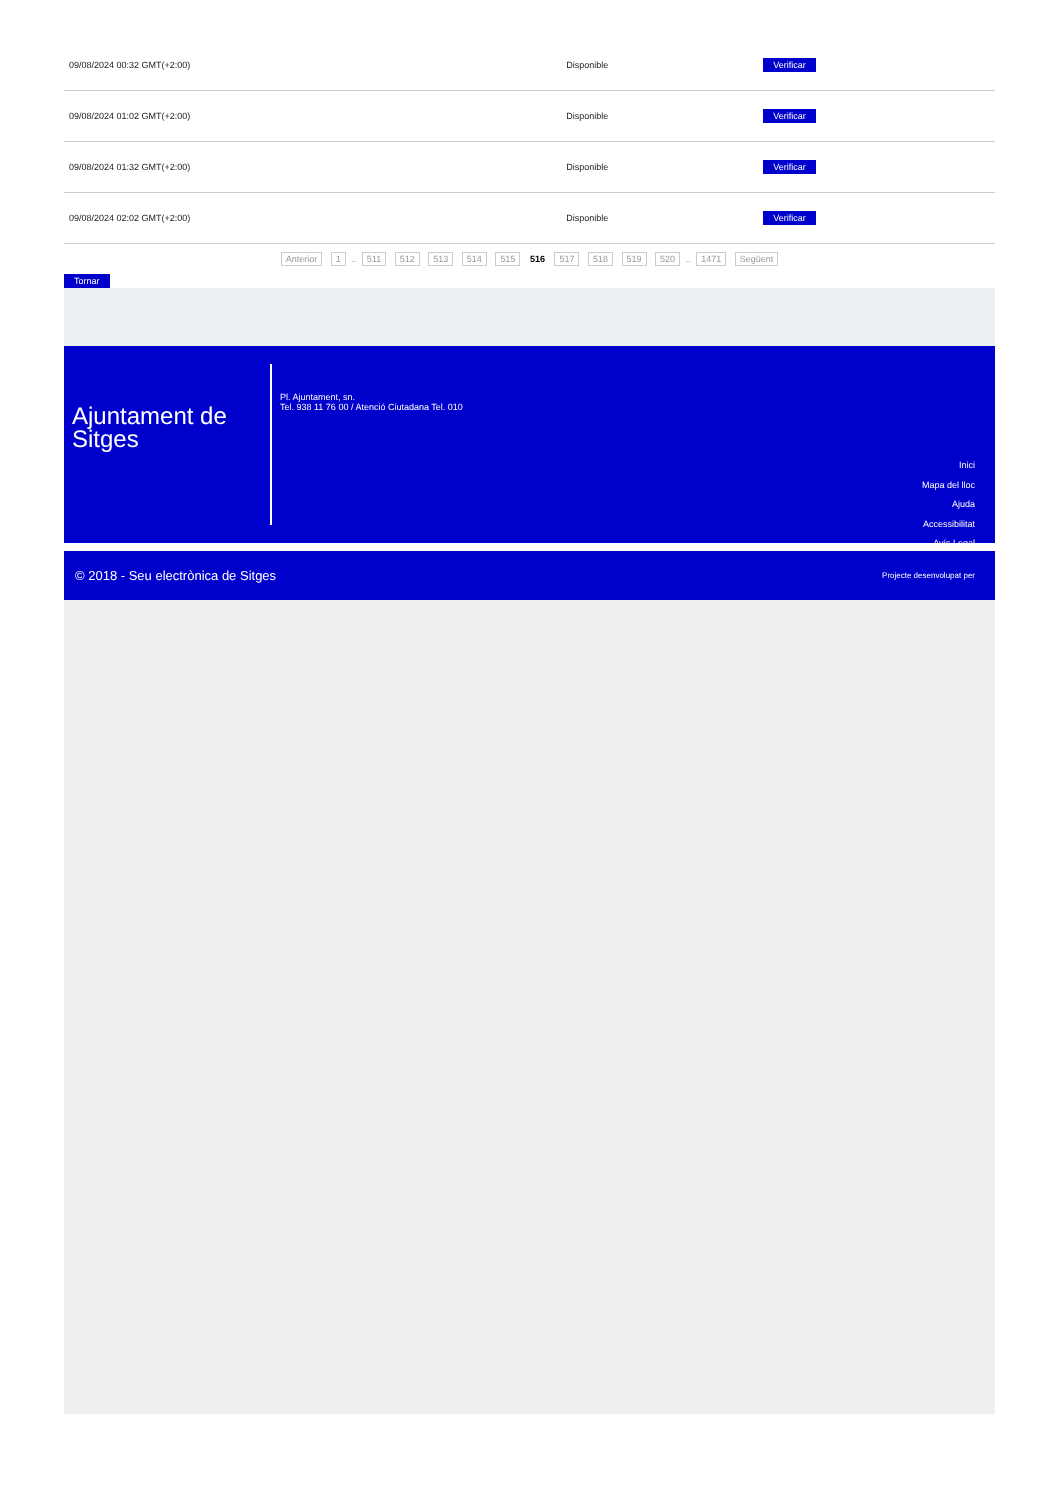| 09/08/2024 00:32 GMT(+2:00) | Disponible | Verificar |
| 09/08/2024 01:02 GMT(+2:00) | Disponible | Verificar |
| 09/08/2024 01:32 GMT(+2:00) | Disponible | Verificar |
| 09/08/2024 02:02 GMT(+2:00) | Disponible | Verificar |
Anterior 1 .. 511 512 513 514 515 516 517 518 519 520 .. 1471 Següent
Tornar
Ajuntament de Sitges
Pl. Ajuntament, sn.
Tel. 938 11 76 00 / Atenció Ciutadana Tel. 010
Inici
Mapa del lloc
Ajuda
Accessibilitat
Avís Legal
© 2018 - Seu electrònica de Sitges Projecte desenvolupat per